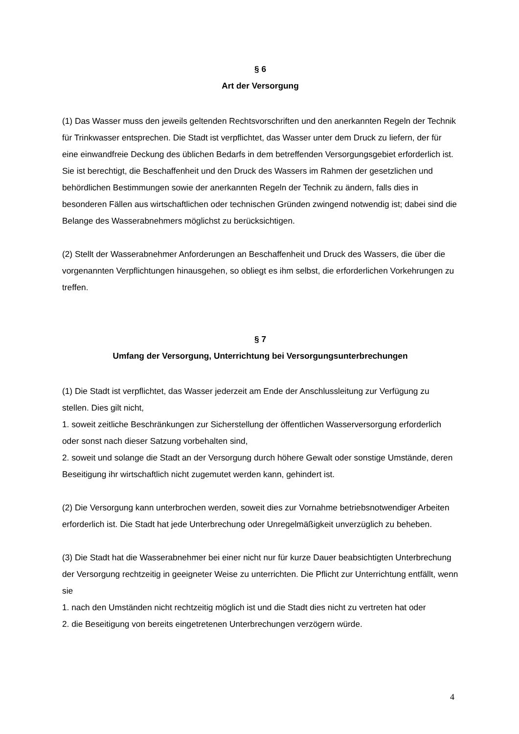§ 6
Art der Versorgung
(1) Das Wasser muss den jeweils geltenden Rechtsvorschriften und den anerkannten Regeln der Technik für Trinkwasser entsprechen. Die Stadt ist verpflichtet, das Wasser unter dem Druck zu liefern, der für eine einwandfreie Deckung des üblichen Bedarfs in dem betreffenden Versorgungsgebiet erforderlich ist. Sie ist berechtigt, die Beschaffenheit und den Druck des Wassers im Rahmen der gesetzlichen und behördlichen Bestimmungen sowie der anerkannten Regeln der Technik zu ändern, falls dies in besonderen Fällen aus wirtschaftlichen oder technischen Gründen zwingend notwendig ist; dabei sind die Belange des Wasserabnehmers möglichst zu berücksichtigen.
(2) Stellt der Wasserabnehmer Anforderungen an Beschaffenheit und Druck des Wassers, die über die vorgenannten Verpflichtungen hinausgehen, so obliegt es ihm selbst, die erforderlichen Vorkehrungen zu treffen.
§ 7
Umfang der Versorgung, Unterrichtung bei Versorgungsunterbrechungen
(1) Die Stadt ist verpflichtet, das Wasser jederzeit am Ende der Anschlussleitung zur Verfügung zu stellen. Dies gilt nicht,
1. soweit zeitliche Beschränkungen zur Sicherstellung der öffentlichen Wasserversorgung erforderlich oder sonst nach dieser Satzung vorbehalten sind,
2. soweit und solange die Stadt an der Versorgung durch höhere Gewalt oder sonstige Umstände, deren Beseitigung ihr wirtschaftlich nicht zugemutet werden kann, gehindert ist.
(2) Die Versorgung kann unterbrochen werden, soweit dies zur Vornahme betriebsnotwendiger Arbeiten erforderlich ist. Die Stadt hat jede Unterbrechung oder Unregelmäßigkeit unverzüglich zu beheben.
(3) Die Stadt hat die Wasserabnehmer bei einer nicht nur für kurze Dauer beabsichtigten Unterbrechung der Versorgung rechtzeitig in geeigneter Weise zu unterrichten. Die Pflicht zur Unterrichtung entfällt, wenn sie
1. nach den Umständen nicht rechtzeitig möglich ist und die Stadt dies nicht zu vertreten hat oder
2. die Beseitigung von bereits eingetretenen Unterbrechungen verzögern würde.
4